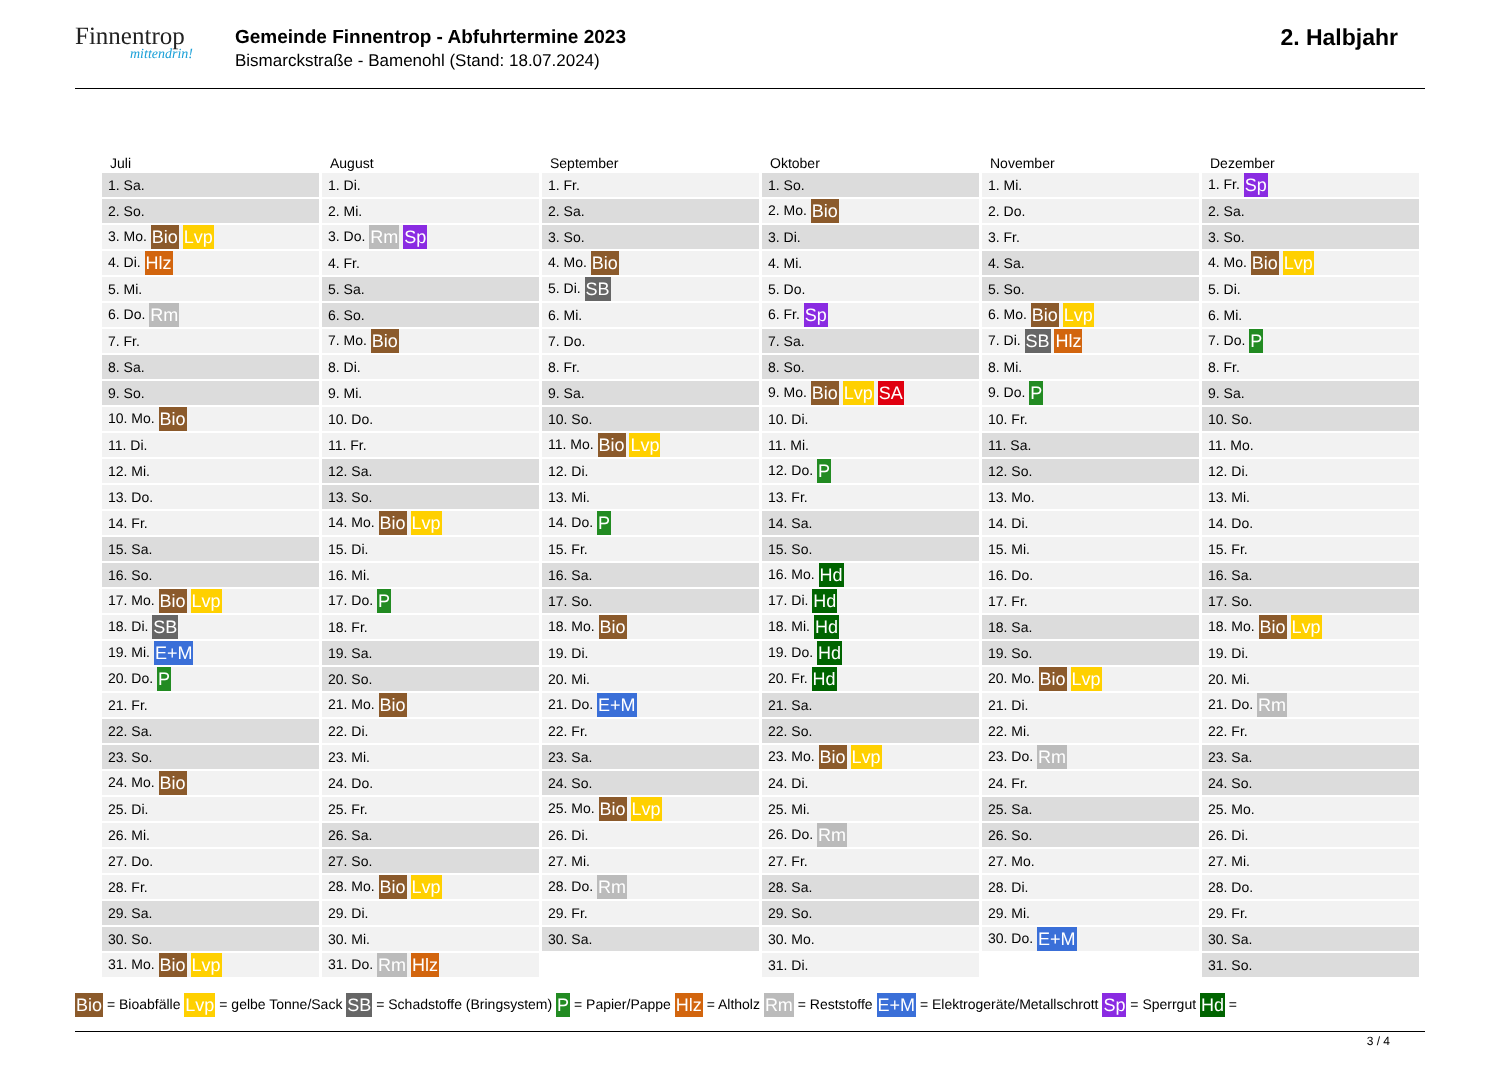Finnentrop
mittendrin!
Gemeinde Finnentrop - Abfuhrtermine 2023
Bismarckstraße - Bamenohl (Stand: 18.07.2024)
2. Halbjahr
| Juli |
| --- |
| 1. Sa. |
| 2. So. |
| 3. Mo. Bio Lvp |
| 4. Di. Hlz |
| 5. Mi. |
| 6. Do. Rm |
| 7. Fr. |
| 8. Sa. |
| 9. So. |
| 10. Mo. Bio |
| 11. Di. |
| 12. Mi. |
| 13. Do. |
| 14. Fr. |
| 15. Sa. |
| 16. So. |
| 17. Mo. Bio Lvp |
| 18. Di. SB |
| 19. Mi. E+M |
| 20. Do. P |
| 21. Fr. |
| 22. Sa. |
| 23. So. |
| 24. Mo. Bio |
| 25. Di. |
| 26. Mi. |
| 27. Do. |
| 28. Fr. |
| 29. Sa. |
| 30. So. |
| 31. Mo. Bio Lvp |
| August |
| --- |
| 1. Di. |
| 2. Mi. |
| 3. Do. Rm Sp |
| 4. Fr. |
| 5. Sa. |
| 6. So. |
| 7. Mo. Bio |
| 8. Di. |
| 9. Mi. |
| 10. Do. |
| 11. Fr. |
| 12. Sa. |
| 13. So. |
| 14. Mo. Bio Lvp |
| 15. Di. |
| 16. Mi. |
| 17. Do. P |
| 18. Fr. |
| 19. Sa. |
| 20. So. |
| 21. Mo. Bio |
| 22. Di. |
| 23. Mi. |
| 24. Do. |
| 25. Fr. |
| 26. Sa. |
| 27. So. |
| 28. Mo. Bio Lvp |
| 29. Di. |
| 30. Mi. |
| 31. Do. Rm Hlz |
| September |
| --- |
| 1. Fr. |
| 2. Sa. |
| 3. So. |
| 4. Mo. Bio |
| 5. Di. SB |
| 6. Mi. |
| 7. Do. |
| 8. Fr. |
| 9. Sa. |
| 10. So. |
| 11. Mo. Bio Lvp |
| 12. Di. |
| 13. Mi. |
| 14. Do. P |
| 15. Fr. |
| 16. Sa. |
| 17. So. |
| 18. Mo. Bio |
| 19. Di. |
| 20. Mi. |
| 21. Do. E+M |
| 22. Fr. |
| 23. Sa. |
| 24. So. |
| 25. Mo. Bio Lvp |
| 26. Di. |
| 27. Mi. |
| 28. Do. Rm |
| 29. Fr. |
| 30. Sa. |
| Oktober |
| --- |
| 1. So. |
| 2. Mo. Bio |
| 3. Di. |
| 4. Mi. |
| 5. Do. |
| 6. Fr. Sp |
| 7. Sa. |
| 8. So. |
| 9. Mo. Bio Lvp SA |
| 10. Di. |
| 11. Mi. |
| 12. Do. P |
| 13. Fr. |
| 14. Sa. |
| 15. So. |
| 16. Mo. Hd |
| 17. Di. Hd |
| 18. Mi. Hd |
| 19. Do. Hd |
| 20. Fr. Hd |
| 21. Sa. |
| 22. So. |
| 23. Mo. Bio Lvp |
| 24. Di. |
| 25. Mi. |
| 26. Do. Rm |
| 27. Fr. |
| 28. Sa. |
| 29. So. |
| 30. Mo. |
| 31. Di. |
| November |
| --- |
| 1. Mi. |
| 2. Do. |
| 3. Fr. |
| 4. Sa. |
| 5. So. |
| 6. Mo. Bio Lvp |
| 7. Di. SB Hlz |
| 8. Mi. |
| 9. Do. P |
| 10. Fr. |
| 11. Sa. |
| 12. So. |
| 13. Mo. |
| 14. Di. |
| 15. Mi. |
| 16. Do. |
| 17. Fr. |
| 18. Sa. |
| 19. So. |
| 20. Mo. Bio Lvp |
| 21. Di. |
| 22. Mi. |
| 23. Do. Rm |
| 24. Fr. |
| 25. Sa. |
| 26. So. |
| 27. Mo. |
| 28. Di. |
| 29. Mi. |
| 30. Do. E+M |
| Dezember |
| --- |
| 1. Fr. Sp |
| 2. Sa. |
| 3. So. |
| 4. Mo. Bio Lvp |
| 5. Di. |
| 6. Mi. |
| 7. Do. P |
| 8. Fr. |
| 9. Sa. |
| 10. So. |
| 11. Mo. |
| 12. Di. |
| 13. Mi. |
| 14. Do. |
| 15. Fr. |
| 16. Sa. |
| 17. So. |
| 18. Mo. Bio Lvp |
| 19. Di. |
| 20. Mi. |
| 21. Do. Rm |
| 22. Fr. |
| 23. Sa. |
| 24. So. |
| 25. Mo. |
| 26. Di. |
| 27. Mi. |
| 28. Do. |
| 29. Fr. |
| 30. Sa. |
| 31. So. |
Bio = Bioabfälle Lvp = gelbe Tonne/Sack SB = Schadstoffe (Bringsystem) P = Papier/Pappe Hlz = Altholz Rm = Reststoffe E+M = Elektrogeräte/Metallschrott Sp = Sperrgut Hd =
3 / 4